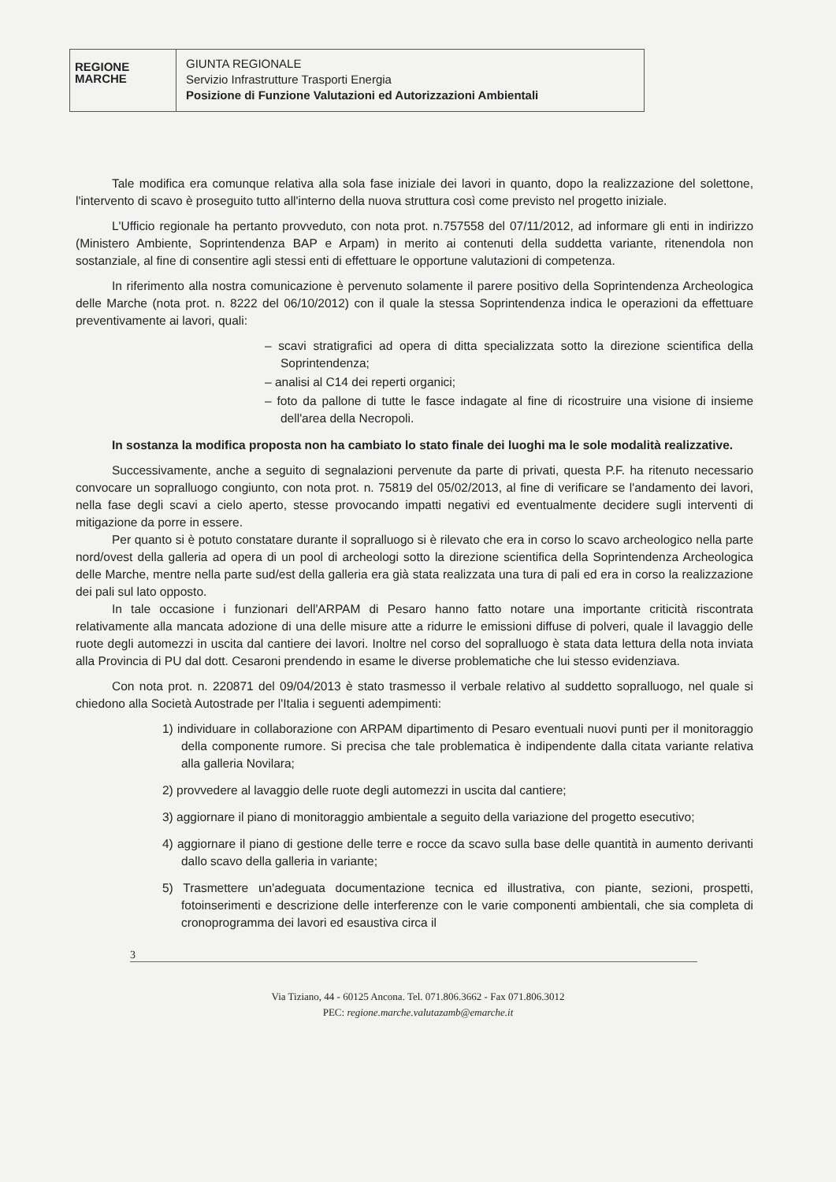REGIONE
MARCHE
GIUNTA REGIONALE
Servizio Infrastrutture Trasporti Energia
Posizione di Funzione Valutazioni ed Autorizzazioni Ambientali
Tale modifica era comunque relativa alla sola fase iniziale dei lavori in quanto, dopo la realizzazione del solettone, l'intervento di scavo è proseguito tutto all'interno della nuova struttura così come previsto nel progetto iniziale.
L'Ufficio regionale ha pertanto provveduto, con nota prot. n.757558 del 07/11/2012, ad informare gli enti in indirizzo (Ministero Ambiente, Soprintendenza BAP e Arpam) in merito ai contenuti della suddetta variante, ritenendola non sostanziale, al fine di consentire agli stessi enti di effettuare le opportune valutazioni di competenza.
In riferimento alla nostra comunicazione è pervenuto solamente il parere positivo della Soprintendenza Archeologica delle Marche (nota prot. n. 8222 del 06/10/2012) con il quale la stessa Soprintendenza indica le operazioni da effettuare preventivamente ai lavori, quali:
– scavi stratigrafici ad opera di ditta specializzata sotto la direzione scientifica della Soprintendenza;
– analisi al C14 dei reperti organici;
– foto da pallone di tutte le fasce indagate al fine di ricostruire una visione di insieme dell'area della Necropoli.
In sostanza la modifica proposta non ha cambiato lo stato finale dei luoghi ma le sole modalità realizzative.
Successivamente, anche a seguito di segnalazioni pervenute da parte di privati, questa P.F. ha ritenuto necessario convocare un sopralluogo congiunto, con nota prot. n. 75819 del 05/02/2013, al fine di verificare se l'andamento dei lavori, nella fase degli scavi a cielo aperto, stesse provocando impatti negativi ed eventualmente decidere sugli interventi di mitigazione da porre in essere.
Per quanto si è potuto constatare durante il sopralluogo si è rilevato che era in corso lo scavo archeologico nella parte nord/ovest della galleria ad opera di un pool di archeologi sotto la direzione scientifica della Soprintendenza Archeologica delle Marche, mentre nella parte sud/est della galleria era già stata realizzata una tura di pali ed era in corso la realizzazione dei pali sul lato opposto.
In tale occasione i funzionari dell'ARPAM di Pesaro hanno fatto notare una importante criticità riscontrata relativamente alla mancata adozione di una delle misure atte a ridurre le emissioni diffuse di polveri, quale il lavaggio delle ruote degli automezzi in uscita dal cantiere dei lavori. Inoltre nel corso del sopralluogo è stata data lettura della nota inviata alla Provincia di PU dal dott. Cesaroni prendendo in esame le diverse problematiche che lui stesso evidenziava.
Con nota prot. n. 220871 del 09/04/2013 è stato trasmesso il verbale relativo al suddetto sopralluogo, nel quale si chiedono alla Società Autostrade per l'Italia i seguenti adempimenti:
1) individuare in collaborazione con ARPAM dipartimento di Pesaro eventuali nuovi punti per il monitoraggio della componente rumore. Si precisa che tale problematica è indipendente dalla citata variante relativa alla galleria Novilara;
2) provvedere al lavaggio delle ruote degli automezzi in uscita dal cantiere;
3) aggiornare il piano di monitoraggio ambientale a seguito della variazione del progetto esecutivo;
4) aggiornare il piano di gestione delle terre e rocce da scavo sulla base delle quantità in aumento derivanti dallo scavo della galleria in variante;
5) Trasmettere un'adeguata documentazione tecnica ed illustrativa, con piante, sezioni, prospetti, fotoinserimenti e descrizione delle interferenze con le varie componenti ambientali, che sia completa di cronoprogramma dei lavori ed esaustiva circa il
3
Via Tiziano, 44 - 60125 Ancona. Tel. 071.806.3662 - Fax 071.806.3012
PEC: regione.marche.valutazamb@emarche.it